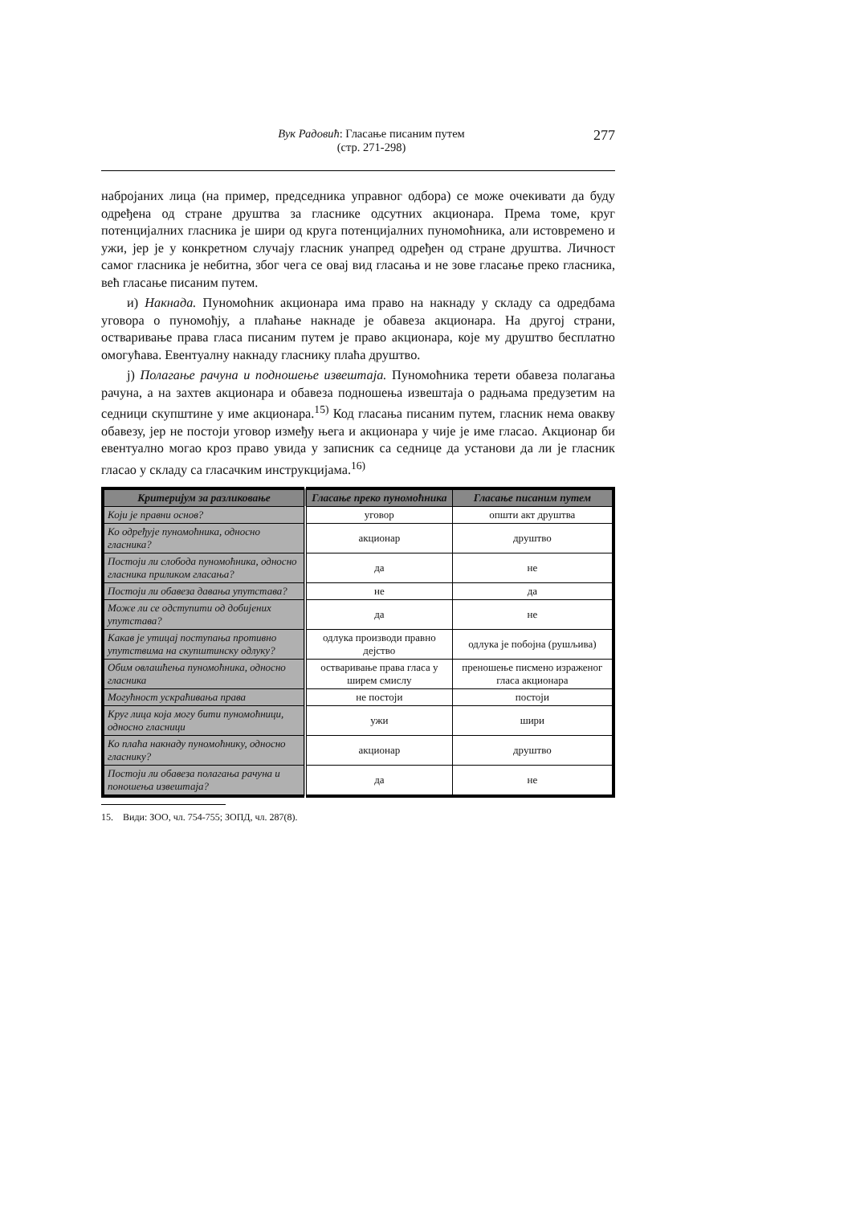Вук Радовић: Гласање писаним путем
(стр. 271-298)
277
набројаних лица (на пример, председника управног одбора) се може очекивати да буду одређена од стране друштва за гласнике одсутних акционара. Према томе, круг потенцијалних гласника је шири од круга потенцијалних пуномоћника, али истовремено и ужи, јер је у конкретном случају гласник унапред одређен од стране друштва. Личност самог гласника је небитна, због чега се овај вид гласања и не зове гласање преко гласника, већ гласање писаним путем.
и) Накнада. Пуномоћник акционара има право на накнаду у складу са одредбама уговора о пуномоћју, а плаћање накнаде је обавеза акционара. На другој страни, остваривање права гласа писаним путем је право акционара, које му друштво бесплатно омогућава. Евентуалну накнаду гласнику плаћа друштво.
ј) Полагање рачуна и подношење извештаја. Пуномоћника терети обавеза полагања рачуна, а на захтев акционара и обавеза подношења извештаја о радњама предузетим на седници скупштине у име акционара.<sup>15)</sup> Код гласања писаним путем, гласник нема овакву обавезу, јер не постоји уговор између њега и акционара у чије је име гласао. Акционар би евентуално могао кроз право увида у записник са седнице да установи да ли је гласник гласао у складу са гласачким инструкцијама.<sup>16)</sup>
| Критеријум за разликовање | Гласање преко пуномоћника | Гласање писаним путем |
| --- | --- | --- |
| Који је правни основ? | уговор | општи акт друштва |
| Ко одређује пуномоћника, односно гласника? | акционар | друштво |
| Постоји ли слобода пуномоћника, односно гласника приликом гласања? | да | не |
| Постоји ли обавеза давања упутстава? | не | да |
| Може ли се одступити од добијених упутстава? | да | не |
| Какав је утицај поступања противно упутствима на скупштинску одлуку? | одлука производи правно дејство | одлука је побојна (рушљива) |
| Обим овлашћења пуномоћника, односно гласника | остваривање права гласа у ширем смислу | преношење писмено израженог гласа акционара |
| Могућност ускраћивања права | не постоји | постоји |
| Круг лица која могу бити пуномоћници, односно гласници | ужи | шири |
| Ко плаћа накнаду пуномоћнику, односно гласнику? | акционар | друштво |
| Постоји ли обавеза полагања рачуна и поношења извештаја? | да | не |
15. Види: ЗОО, чл. 754-755; ЗОПД, чл. 287(8).